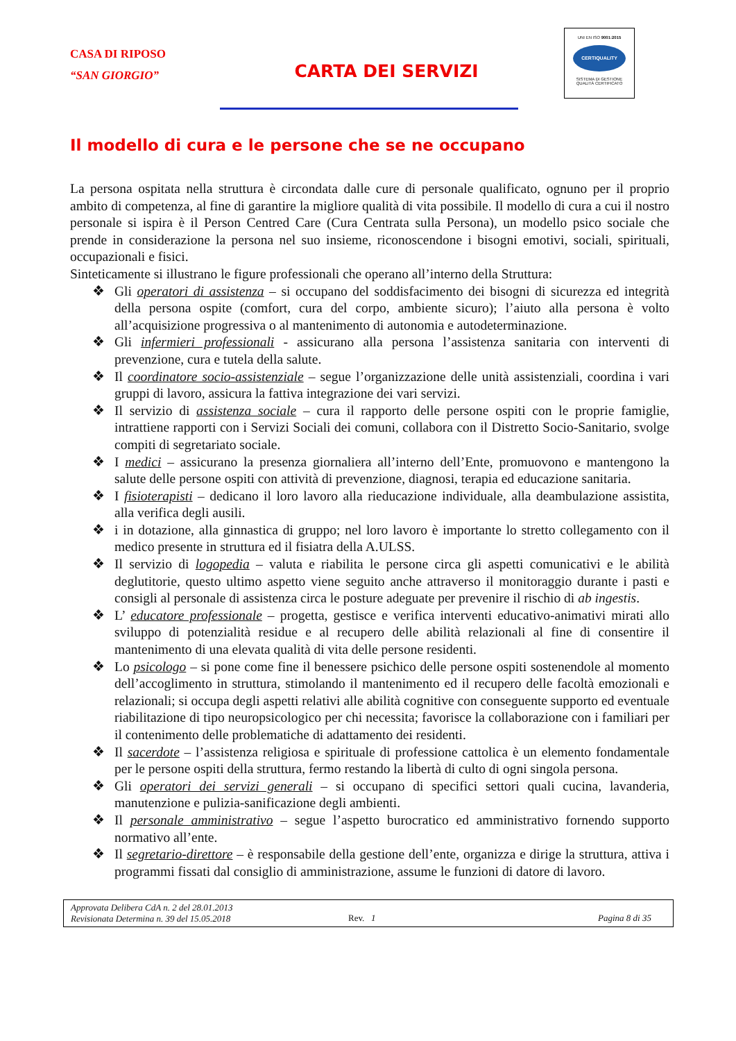CASA DI RIPOSO
“SAN GIORGIO”
CARTA DEI SERVIZI
UNI EN ISO 9001:2015
CERTIQUALITY
SISTEMA DI GESTIONE
QUALITÀ CERTIFICATO
Il modello di cura e le persone che se ne occupano
La persona ospitata nella struttura è circondata dalle cure di personale qualificato, ognuno per il proprio ambito di competenza, al fine di garantire la migliore qualità di vita possibile. Il modello di cura a cui il nostro personale si ispira è il Person Centred Care (Cura Centrata sulla Persona), un modello psico sociale che prende in considerazione la persona nel suo insieme, riconoscendone i bisogni emotivi, sociali, spirituali, occupazionali e fisici.
Sinteticamente si illustrano le figure professionali che operano all’interno della Struttura:
❖ Gli operatori di assistenza – si occupano del soddisfacimento dei bisogni di sicurezza ed integrità della persona ospite (comfort, cura del corpo, ambiente sicuro); l’aiuto alla persona è volto all’acquisizione progressiva o al mantenimento di autonomia e autodeterminazione.
❖ Gli infermieri professionali - assicurano alla persona l’assistenza sanitaria con interventi di prevenzione, cura e tutela della salute.
❖ Il coordinatore socio-assistenziale – segue l’organizzazione delle unità assistenziali, coordina i vari gruppi di lavoro, assicura la fattiva integrazione dei vari servizi.
❖ Il servizio di assistenza sociale – cura il rapporto delle persone ospiti con le proprie famiglie, intrattiene rapporti con i Servizi Sociali dei comuni, collabora con il Distretto Socio-Sanitario, svolge compiti di segretariato sociale.
❖ I medici – assicurano la presenza giornaliera all’interno dell’Ente, promuovono e mantengono la salute delle persone ospiti con attività di prevenzione, diagnosi, terapia ed educazione sanitaria.
❖ I fisioterapisti – dedicano il loro lavoro alla rieducazione individuale, alla deambulazione assistita, alla verifica degli ausili.
❖ i in dotazione, alla ginnastica di gruppo; nel loro lavoro è importante lo stretto collegamento con il medico presente in struttura ed il fisiatra della A.ULSS.
❖ Il servizio di logopedia – valuta e riabilita le persone circa gli aspetti comunicativi e le abilità deglutitorie, questo ultimo aspetto viene seguito anche attraverso il monitoraggio durante i pasti e consigli al personale di assistenza circa le posture adeguate per prevenire il rischio di ab ingestis.
❖ L’ educatore professionale – progetta, gestisce e verifica interventi educativo-animativi mirati allo sviluppo di potenzialità residue e al recupero delle abilità relazionali al fine di consentire il mantenimento di una elevata qualità di vita delle persone residenti.
❖ Lo psicologo – si pone come fine il benessere psichico delle persone ospiti sostenendole al momento dell’accoglimento in struttura, stimolando il mantenimento ed il recupero delle facoltà emozionali e relazionali; si occupa degli aspetti relativi alle abilità cognitive con conseguente supporto ed eventuale riabilitazione di tipo neuropsicologico per chi necessita; favorisce la collaborazione con i familiari per il contenimento delle problematiche di adattamento dei residenti.
❖ Il sacerdote – l’assistenza religiosa e spirituale di professione cattolica è un elemento fondamentale per le persone ospiti della struttura, fermo restando la libertà di culto di ogni singola persona.
❖ Gli operatori dei servizi generali – si occupano di specifici settori quali cucina, lavanderia, manutenzione e pulizia-sanificazione degli ambienti.
❖ Il personale amministrativo – segue l’aspetto burocratico ed amministrativo fornendo supporto normativo all’ente.
❖ Il segretario-direttore – è responsabile della gestione dell’ente, organizza e dirige la struttura, attiva i programmi fissati dal consiglio di amministrazione, assume le funzioni di datore di lavoro.
Approvata Delibera CdA n. 2 del 28.01.2013
Revisionata Determina n. 39 del 15.05.2018
Rev. 1 Pagina 8 di 35